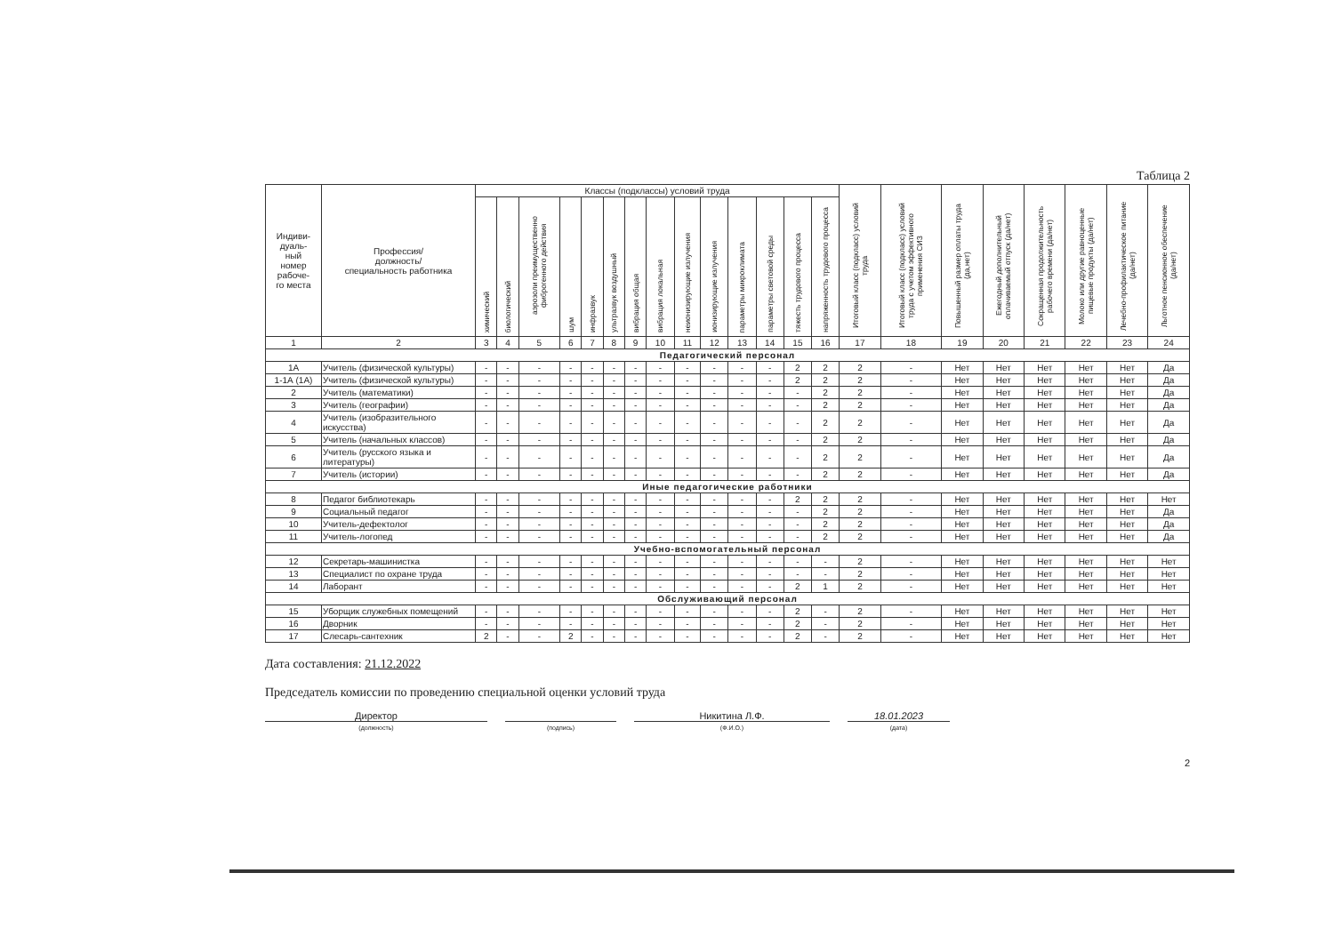Таблица 2
| Индиви- дуаль- ный номер рабоче- го места | Профессия/ должность/ специальность работника | Классы (подклассы) условий труда | | | | | | | | | | | | | | Итоговый класс (подкласс) условий труда | Итоговый класс (подкласс) условий труда с учетом эффективного применения СИЗ | Повышенный размер оплаты труда (да,нет) | Ежегодный дополнительный оплачиваемый отпуск (да/нет) | Сокращенная продолжительность рабочего времени (да/нет) | Молоко или другие равноценные пищевые продукты (да/нет) | Лечебно-профилактическое питание (да/нет) | Льготное пенсионное обеспечение (да/нет) |
| --- | --- | --- | --- | --- | --- | --- | --- | --- | --- | --- | --- | --- | --- | --- | --- | --- | --- | --- | --- | --- | --- | --- | --- |
| | | химический | биологический | аэрозоли преимущественно фиброгенного действия | шум | инфразвук | ультразвук воздушный | вибрация общая | вибрация локальная | неионизирующие излучения | ионизирующие излучения | параметры микроклимата | параметры световой среды | тяжесть трудового процесса | напряженность трудового процесса | | | | | | | | |
| 1 | 2 | 3 | 4 | 5 | 6 | 7 | 8 | 9 | 10 | 11 | 12 | 13 | 14 | 15 | 16 | 17 | 18 | 19 | 20 | 21 | 22 | 23 | 24 |
| Педагогический персонал | | | | | | | | | | | | | | | | | | | | | | | |
| 1А | Учитель (физической культуры) | - | - | - | - | - | - | - | - | - | - | - | - | 2 | 2 | 2 | - | Нет | Нет | Нет | Нет | Нет | Да |
| 1-1А (1А) | Учитель (физической культуры) | - | - | - | - | - | - | - | - | - | - | - | - | 2 | 2 | 2 | - | Нет | Нет | Нет | Нет | Нет | Да |
| 2 | Учитель (математики) | - | - | - | - | - | - | - | - | - | - | - | - | - | 2 | 2 | - | Нет | Нет | Нет | Нет | Нет | Да |
| 3 | Учитель (географии) | - | - | - | - | - | - | - | - | - | - | - | - | - | 2 | 2 | - | Нет | Нет | Нет | Нет | Нет | Да |
| 4 | Учитель (изобразительного искусства) | - | - | - | - | - | - | - | - | - | - | - | - | - | 2 | 2 | - | Нет | Нет | Нет | Нет | Нет | Да |
| 5 | Учитель (начальных классов) | - | - | - | - | - | - | - | - | - | - | - | - | - | 2 | 2 | - | Нет | Нет | Нет | Нет | Нет | Да |
| 6 | Учитель (русского языка и литературы) | - | - | - | - | - | - | - | - | - | - | - | - | - | 2 | 2 | - | Нет | Нет | Нет | Нет | Нет | Да |
| 7 | Учитель (истории) | - | - | - | - | - | - | - | - | - | - | - | - | - | 2 | 2 | - | Нет | Нет | Нет | Нет | Нет | Да |
| Иные педагогические работники | | | | | | | | | | | | | | | | | | | | | | | |
| 8 | Педагог библиотекарь | - | - | - | - | - | - | - | - | - | - | - | - | 2 | 2 | 2 | - | Нет | Нет | Нет | Нет | Нет | Нет |
| 9 | Социальный педагог | - | - | - | - | - | - | - | - | - | - | - | - | - | 2 | 2 | - | Нет | Нет | Нет | Нет | Нет | Да |
| 10 | Учитель-дефектолог | - | - | - | - | - | - | - | - | - | - | - | - | - | 2 | 2 | - | Нет | Нет | Нет | Нет | Нет | Да |
| 11 | Учитель-логопед | - | - | - | - | - | - | - | - | - | - | - | - | - | 2 | 2 | - | Нет | Нет | Нет | Нет | Нет | Да |
| Учебно-вспомогательный персонал | | | | | | | | | | | | | | | | | | | | | | | |
| 12 | Секретарь-машинистка | - | - | - | - | - | - | - | - | - | - | - | - | - | - | 2 | - | Нет | Нет | Нет | Нет | Нет | Нет |
| 13 | Специалист по охране труда | - | - | - | - | - | - | - | - | - | - | - | - | - | - | 2 | - | Нет | Нет | Нет | Нет | Нет | Нет |
| 14 | Лаборант | - | - | - | - | - | - | - | - | - | - | - | - | 2 | 1 | 2 | - | Нет | Нет | Нет | Нет | Нет | Нет |
| Обслуживающий персонал | | | | | | | | | | | | | | | | | | | | | | | |
| 15 | Уборщик служебных помещений | - | - | - | - | - | - | - | - | - | - | - | - | 2 | - | 2 | - | Нет | Нет | Нет | Нет | Нет | Нет |
| 16 | Дворник | - | - | - | - | - | - | - | - | - | - | - | - | 2 | - | 2 | - | Нет | Нет | Нет | Нет | Нет | Нет |
| 17 | Слесарь-сантехник | 2 | - | - | 2 | - | - | - | - | - | - | - | - | 2 | - | 2 | - | Нет | Нет | Нет | Нет | Нет | Нет |
Дата составления: 21.12.2022
Председатель комиссии по проведению специальной оценки условий труда
Директор
(должность)
(подпись)
Никитина Л.Ф.
(Ф.И.О.)
18.01.2023
(дата)
2